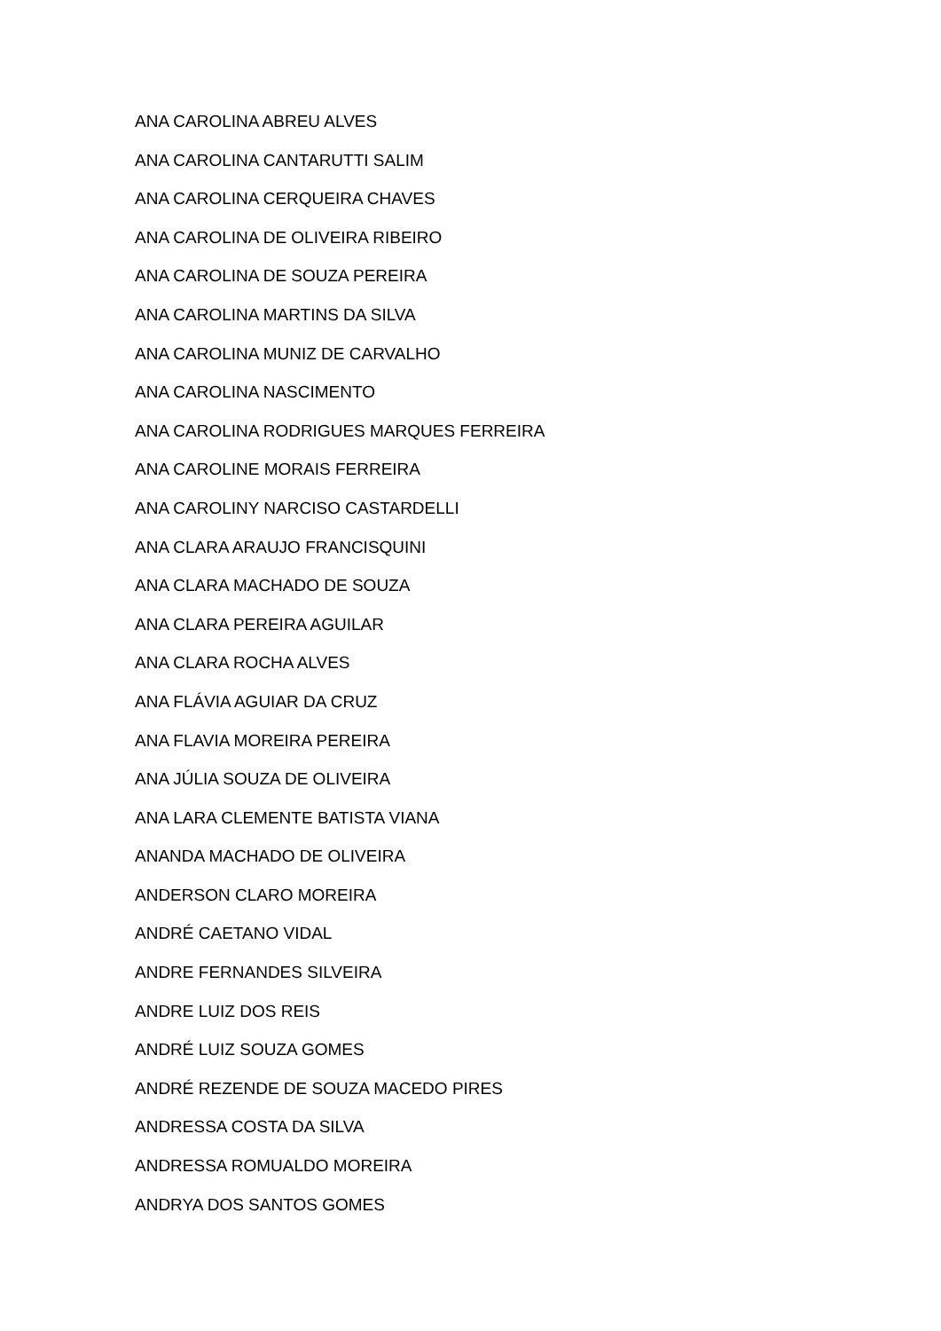ANA CAROLINA ABREU ALVES
ANA CAROLINA CANTARUTTI SALIM
ANA CAROLINA CERQUEIRA CHAVES
ANA CAROLINA DE OLIVEIRA RIBEIRO
ANA CAROLINA DE SOUZA PEREIRA
ANA CAROLINA MARTINS DA SILVA
ANA CAROLINA MUNIZ DE CARVALHO
ANA CAROLINA NASCIMENTO
ANA CAROLINA RODRIGUES MARQUES FERREIRA
ANA CAROLINE MORAIS FERREIRA
ANA CAROLINY NARCISO CASTARDELLI
ANA CLARA ARAUJO FRANCISQUINI
ANA CLARA MACHADO DE SOUZA
ANA CLARA PEREIRA AGUILAR
ANA CLARA ROCHA ALVES
ANA FLÁVIA AGUIAR DA CRUZ
ANA FLAVIA MOREIRA PEREIRA
ANA JÚLIA SOUZA DE OLIVEIRA
ANA LARA CLEMENTE BATISTA VIANA
ANANDA MACHADO DE OLIVEIRA
ANDERSON CLARO MOREIRA
ANDRÉ CAETANO VIDAL
ANDRE FERNANDES SILVEIRA
ANDRE LUIZ DOS REIS
ANDRÉ LUIZ SOUZA GOMES
ANDRÉ REZENDE DE SOUZA MACEDO PIRES
ANDRESSA COSTA DA SILVA
ANDRESSA ROMUALDO MOREIRA
ANDRYA DOS SANTOS GOMES